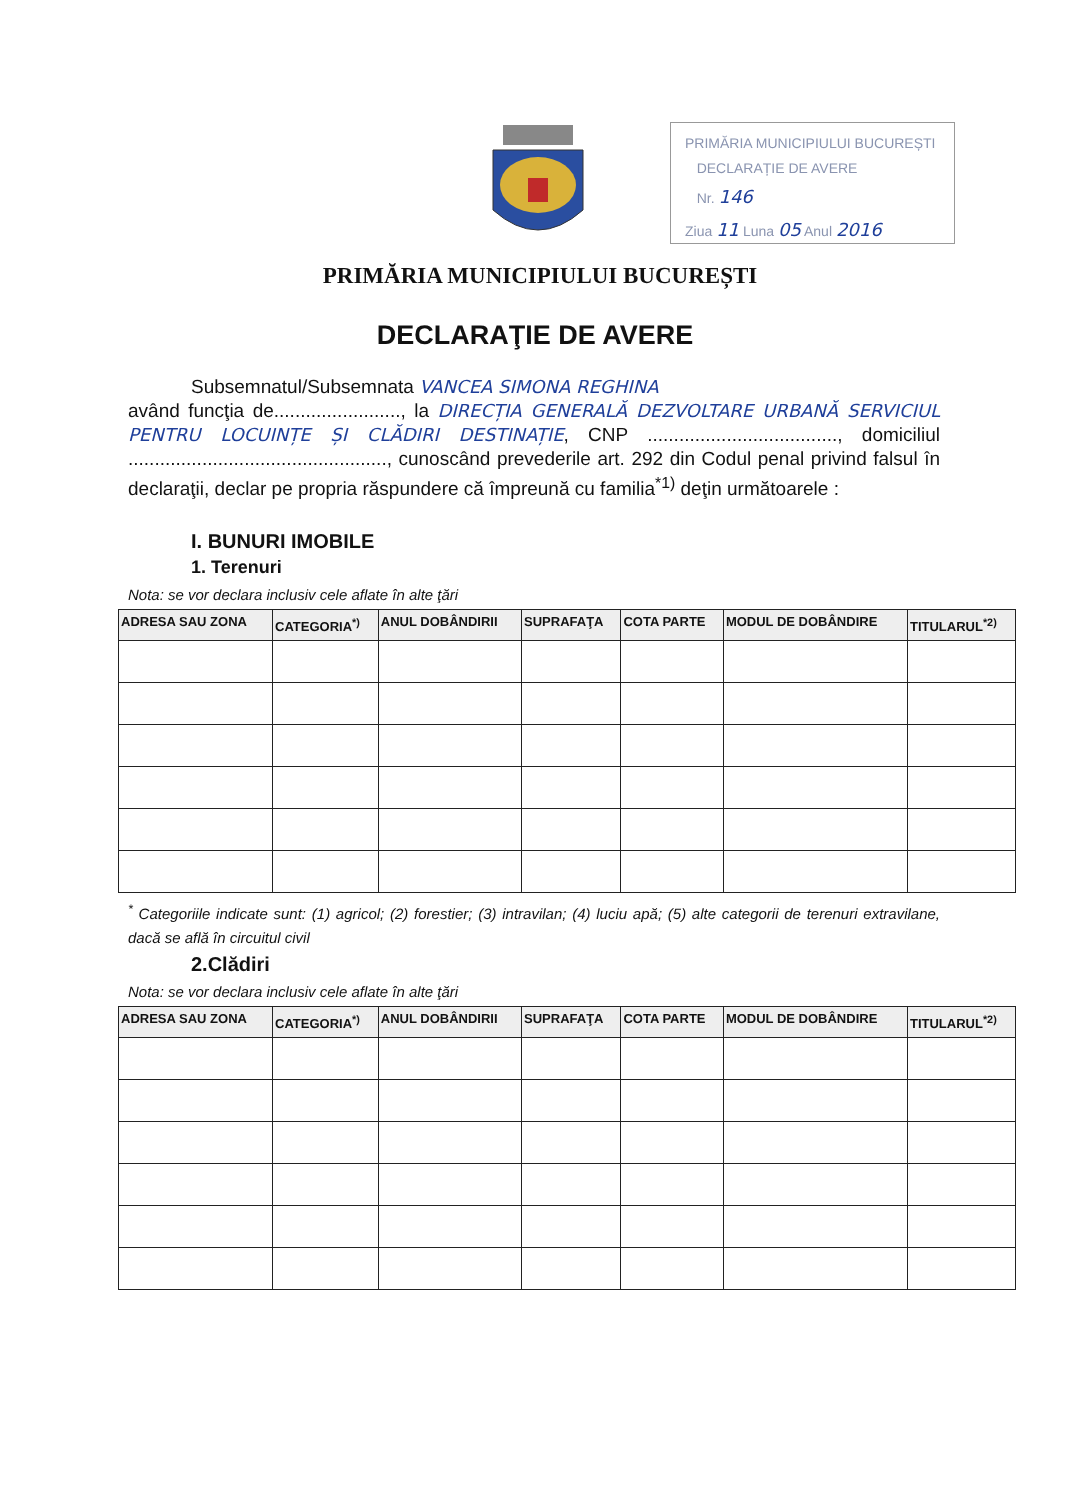PRIMĂRIA MUNICIPIULUI BUCUREȘTI
DECLARAȚIE DE AVERE
Nr. 146
Ziua 11 Luna 05 Anul 2016
PRIMĂRIA MUNICIPIULUI BUCUREȘTI
DECLARAŢIE DE AVERE
Subsemnatul/Subsemnata VANCEA SIMONA REGHINA
având funcţia de........................, la DIRECȚIA GENERALĂ DEZVOLTARE URBANĂ SERVICIUL PENTRU LOCUINȚE ȘI CLĂDIRI DESTINAȚIE, CNP ...................................., domiciliul ................................................., cunoscând prevederile art. 292 din Codul penal privind falsul în declaraţii, declar pe propria răspundere că împreună cu familia<sup>*1)</sup> deţin următoarele :
I. BUNURI IMOBILE
1. Terenuri
Nota: se vor declara inclusiv cele aflate în alte ţări
| ADRESA SAU ZONA | CATEGORIA<sup>*)</sup> | ANUL DOBÂNDIRII | SUPRAFAŢA | COTA PARTE | MODUL DE DOBÂNDIRE | TITULARUL<sup>*2)</sup> |
| --- | --- | --- | --- | --- | --- | --- |
<sup>*</sup> Categoriile indicate sunt: (1) agricol; (2) forestier; (3) intravilan; (4) luciu apă; (5) alte categorii de terenuri extravilane, dacă se află în circuitul civil
2.Clădiri
Nota: se vor declara inclusiv cele aflate în alte ţări
| ADRESA SAU ZONA | CATEGORIA<sup>*)</sup> | ANUL DOBÂNDIRII | SUPRAFAŢA | COTA PARTE | MODUL DE DOBÂNDIRE | TITULARUL<sup>*2)</sup> |
| --- | --- | --- | --- | --- | --- | --- |